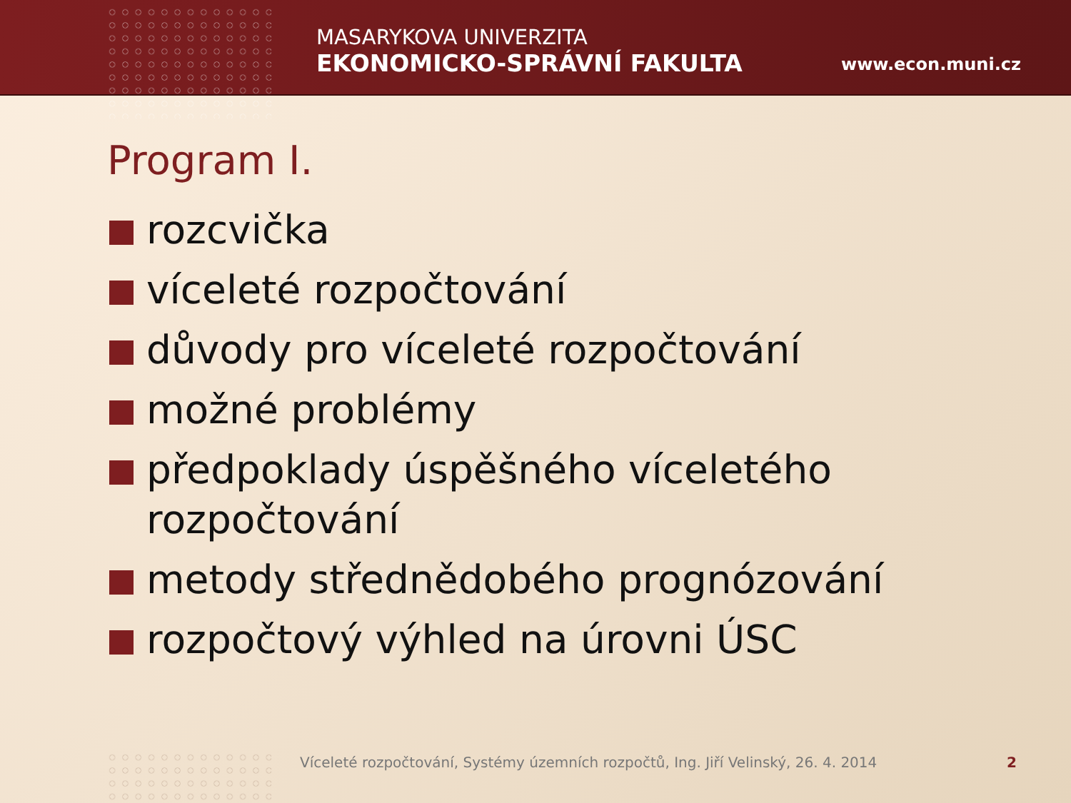MASARYKOVA UNIVERZITA
EKONOMICKO-SPRÁVNÍ FAKULTA
www.econ.muni.cz
Program I.
rozcvička
víceleté rozpočtování
důvody pro víceleté rozpočtování
možné problémy
předpoklady úspěšného víceletého rozpočtování
metody střednědobého prognózování
rozpočtový výhled na úrovni ÚSC
Víceleté rozpočtování, Systémy územních rozpočtů, Ing. Jiří Velinský, 26. 4. 2014
2